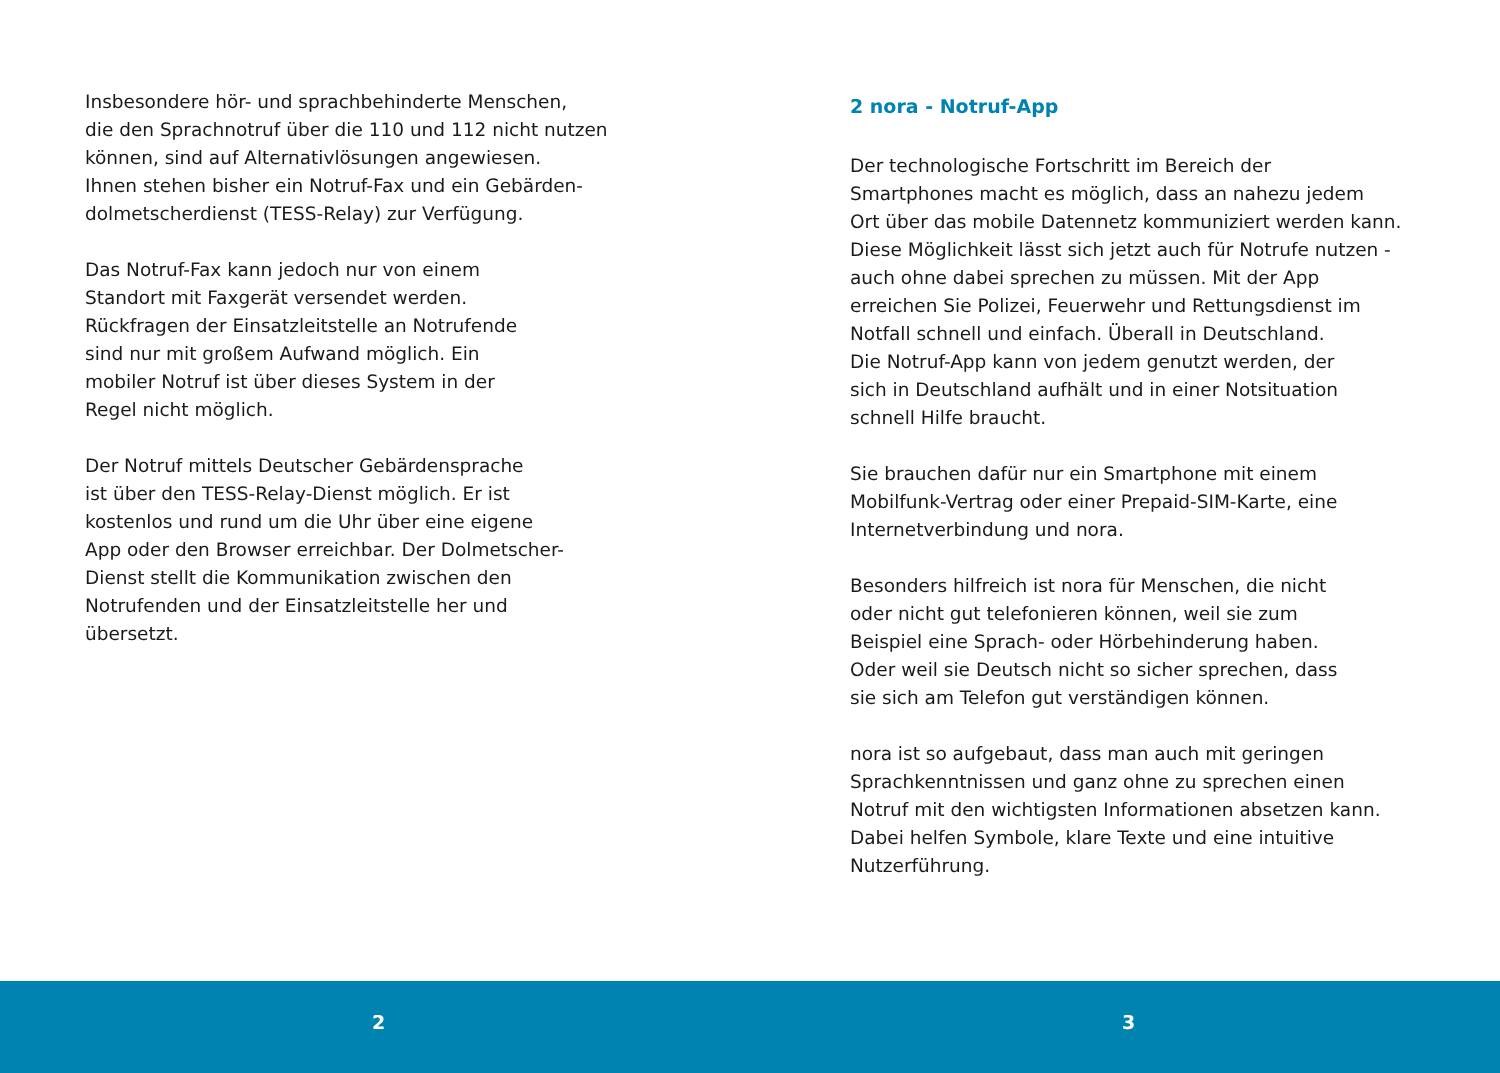Insbesondere hör- und sprachbehinderte Menschen,
die den Sprachnotruf über die 110 und 112 nicht nutzen
können, sind auf Alternativlösungen angewiesen.
Ihnen stehen bisher ein Notruf-Fax und ein Gebärden-
dolmetscherdienst (TESS-Relay) zur Verfügung.
Das Notruf-Fax kann jedoch nur von einem
Standort mit Faxgerät versendet werden.
Rückfragen der Einsatzleitstelle an Notrufende
sind nur mit großem Aufwand möglich. Ein
mobiler Notruf ist über dieses System in der
Regel nicht möglich.
Der Notruf mittels Deutscher Gebärdensprache
ist über den TESS-Relay-Dienst möglich. Er ist
kostenlos und rund um die Uhr über eine eigene
App oder den Browser erreichbar. Der Dolmetscher-
Dienst stellt die Kommunikation zwischen den
Notrufenden und der Einsatzleitstelle her und
übersetzt.
2 nora - Notruf-App
Der technologische Fortschritt im Bereich der
Smartphones macht es möglich, dass an nahezu jedem
Ort über das mobile Datennetz kommuniziert werden kann.
Diese Möglichkeit lässt sich jetzt auch für Notrufe nutzen -
auch ohne dabei sprechen zu müssen. Mit der App
erreichen Sie Polizei, Feuerwehr und Rettungsdienst im
Notfall schnell und einfach. Überall in Deutschland.
Die Notruf-App kann von jedem genutzt werden, der
sich in Deutschland aufhält und in einer Notsituation
schnell Hilfe braucht.
Sie brauchen dafür nur ein Smartphone mit einem
Mobilfunk-Vertrag oder einer Prepaid-SIM-Karte, eine
Internetverbindung und nora.
Besonders hilfreich ist nora für Menschen, die nicht
oder nicht gut telefonieren können, weil sie zum
Beispiel eine Sprach- oder Hörbehinderung haben.
Oder weil sie Deutsch nicht so sicher sprechen, dass
sie sich am Telefon gut verständigen können.
nora ist so aufgebaut, dass man auch mit geringen
Sprachkenntnissen und ganz ohne zu sprechen einen
Notruf mit den wichtigsten Informationen absetzen kann.
Dabei helfen Symbole, klare Texte und eine intuitive
Nutzerführung.
2 3